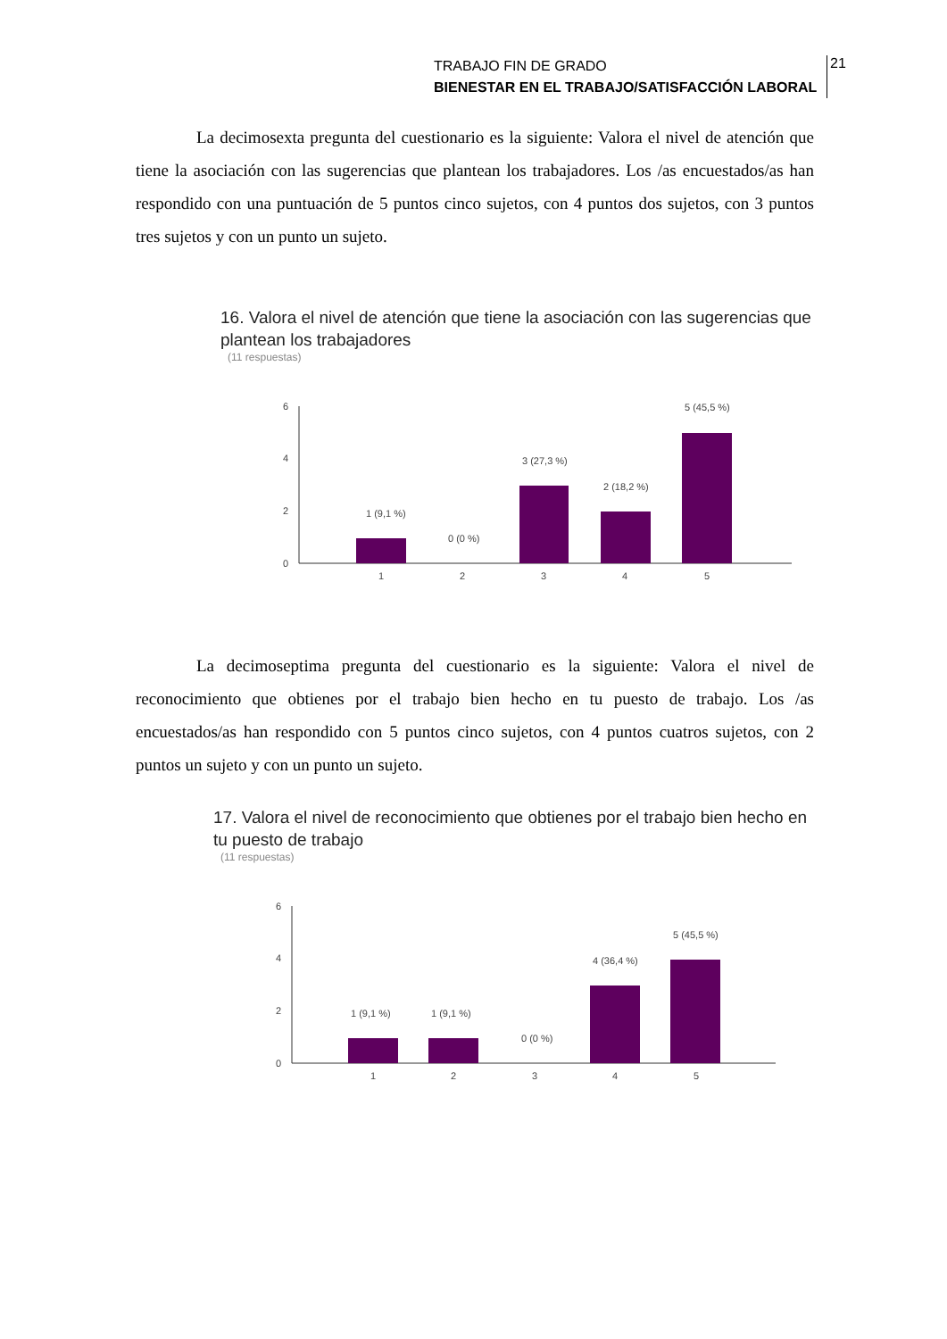TRABAJO FIN DE GRADO
BIENESTAR EN EL TRABAJO/SATISFACCIÓN LABORAL
21
La decimosexta pregunta del cuestionario es la siguiente: Valora el nivel de atención que tiene la asociación con las sugerencias que plantean los trabajadores. Los /as encuestados/as han respondido con una puntuación de 5 puntos cinco sujetos, con 4 puntos dos sujetos, con 3 puntos tres sujetos y con un punto un sujeto.
16. Valora el nivel de atención que tiene la asociación con las sugerencias que plantean los trabajadores
(11 respuestas)
6
4
2
0
1 (9,1 %)
1
0 (0 %)
2
3 (27,3 %)
3
2 (18,2 %)
4
5 (45,5 %)
5
La decimoseptima pregunta del cuestionario es la siguiente: Valora el nivel de reconocimiento que obtienes por el trabajo bien hecho en tu puesto de trabajo. Los /as encuestados/as han respondido con 5 puntos cinco sujetos, con 4 puntos cuatros sujetos, con 2 puntos un sujeto y con un punto un sujeto.
17. Valora el nivel de reconocimiento que obtienes por el trabajo bien hecho en tu puesto de trabajo
(11 respuestas)
6
4
2
0
1 (9,1 %)
1
1 (9,1 %)
2
0 (0 %)
3
4 (36,4 %)
4
5 (45,5 %)
5